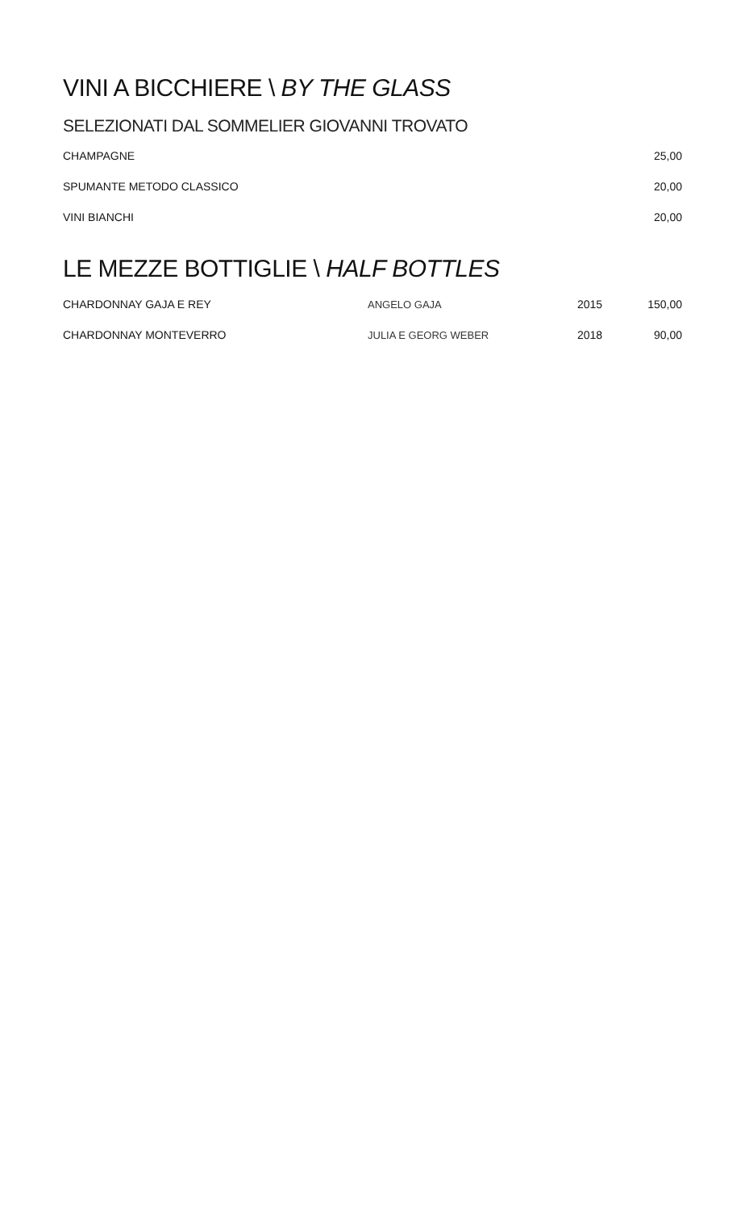VINI A BICCHIERE \ BY THE GLASS
SELEZIONATI DAL SOMMELIER GIOVANNI TROVATO
| CHAMPAGNE | 25,00 |
| SPUMANTE METODO CLASSICO | 20,00 |
| VINI BIANCHI | 20,00 |
LE MEZZE BOTTIGLIE \ HALF BOTTLES
| CHARDONNAY GAJA E REY | ANGELO GAJA | 2015 | 150,00 |
| CHARDONNAY MONTEVERRO | JULIA E GEORG WEBER | 2018 | 90,00 |